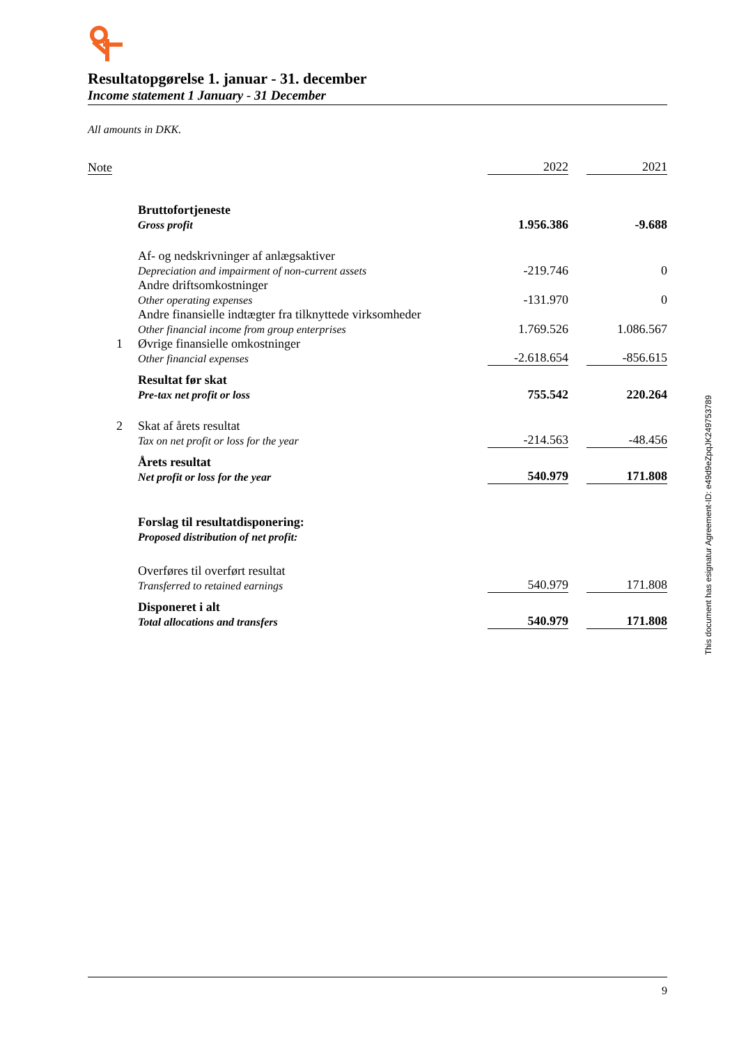Resultatopgørelse 1. januar - 31. december
Income statement 1 January - 31 December
All amounts in DKK.
| Note | | 2022 | | 2021 |
| --- | --- | --- | --- | --- |
| | Bruttofortjeneste Gross profit | 1.956.386 | | -9.688 |
| | Af- og nedskrivninger af anlægsaktiver Depreciation and impairment of non-current assets | -219.746 | | 0 |
| | Andre driftsomkostninger Other operating expenses | -131.970 | | 0 |
| | Andre finansielle indtægter fra tilknyttede virksomheder Other financial income from group enterprises | 1.769.526 | | 1.086.567 |
| 1 | Øvrige finansielle omkostninger Other financial expenses | -2.618.654 | | -856.615 |
| | Resultat før skat Pre-tax net profit or loss | 755.542 | | 220.264 |
| 2 | Skat af årets resultat Tax on net profit or loss for the year | -214.563 | | -48.456 |
| | Årets resultat Net profit or loss for the year | 540.979 | | 171.808 |
| | Forslag til resultatdisponering: Proposed distribution of net profit: | | | |
| | Overføres til overført resultat Transferred to retained earnings | 540.979 | | 171.808 |
| | Disponeret i alt Total allocations and transfers | 540.979 | | 171.808 |
This document has esignatur Agreement-ID: e49d9eZpqJK249753789
9